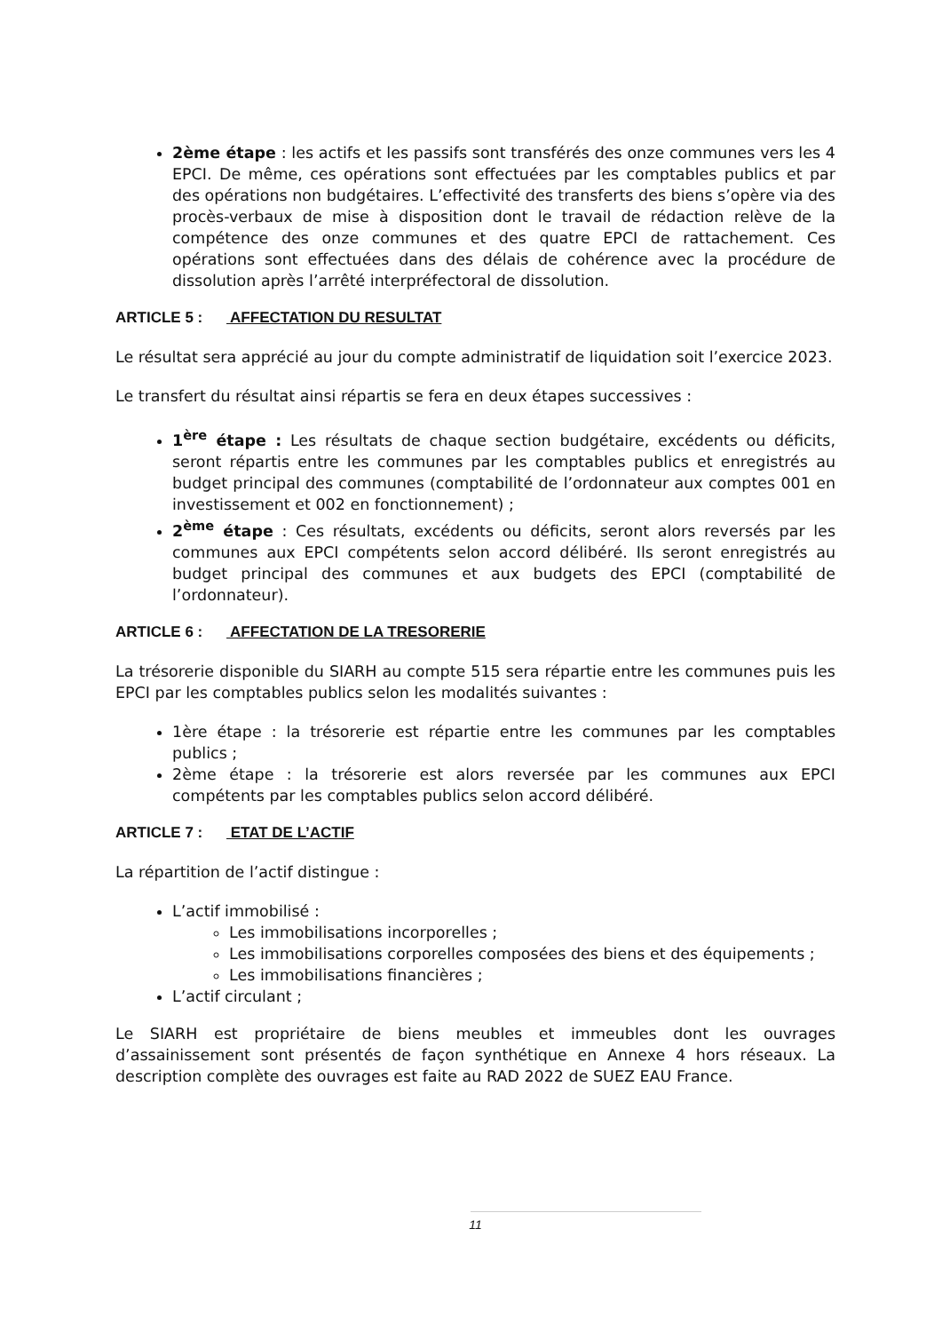2ème étape : les actifs et les passifs sont transférés des onze communes vers les 4 EPCI. De même, ces opérations sont effectuées par les comptables publics et par des opérations non budgétaires. L’effectivité des transferts des biens s’opère via des procès-verbaux de mise à disposition dont le travail de rédaction relève de la compétence des onze communes et des quatre EPCI de rattachement. Ces opérations sont effectuées dans des délais de cohérence avec la procédure de dissolution après l’arrêté interpréfectoral de dissolution.
ARTICLE 5 : AFFECTATION DU RESULTAT
Le résultat sera apprécié au jour du compte administratif de liquidation soit l’exercice 2023.
Le transfert du résultat ainsi répartis se fera en deux étapes successives :
1<sup>ère</sup> étape : Les résultats de chaque section budgétaire, excédents ou déficits, seront répartis entre les communes par les comptables publics et enregistrés au budget principal des communes (comptabilité de l’ordonnateur aux comptes 001 en investissement et 002 en fonctionnement) ;
2<sup>ème</sup> étape : Ces résultats, excédents ou déficits, seront alors reversés par les communes aux EPCI compétents selon accord délibéré. Ils seront enregistrés au budget principal des communes et aux budgets des EPCI (comptabilité de l’ordonnateur).
ARTICLE 6 : AFFECTATION DE LA TRESORERIE
La trésorerie disponible du SIARH au compte 515 sera répartie entre les communes puis les EPCI par les comptables publics selon les modalités suivantes :
1ère étape : la trésorerie est répartie entre les communes par les comptables publics ;
2ème étape : la trésorerie est alors reversée par les communes aux EPCI compétents par les comptables publics selon accord délibéré.
ARTICLE 7 : ETAT DE L’ACTIF
La répartition de l’actif distingue :
L’actif immobilisé :
Les immobilisations incorporelles ;
Les immobilisations corporelles composées des biens et des équipements ;
Les immobilisations financières ;
L’actif circulant ;
Le SIARH est propriétaire de biens meubles et immeubles dont les ouvrages d’assainissement sont présentés de façon synthétique en Annexe 4 hors réseaux. La description complète des ouvrages est faite au RAD 2022 de SUEZ EAU France.
11